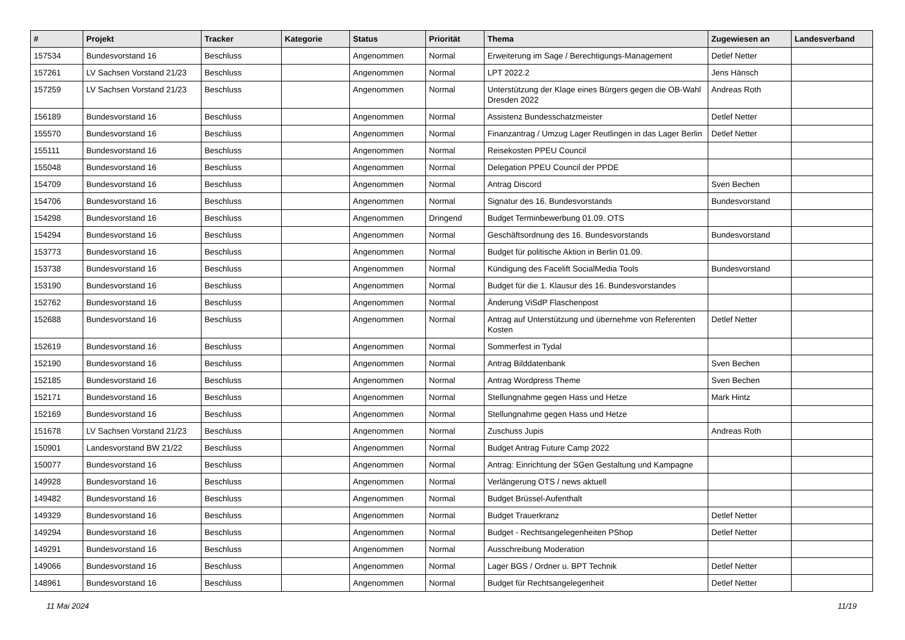| # | Projekt | Tracker | Kategorie | Status | Priorität | Thema | Zugewiesen an | Landesverband |
| --- | --- | --- | --- | --- | --- | --- | --- | --- |
| 157534 | Bundesvorstand 16 | Beschluss | | Angenommen | Normal | Erweiterung im Sage / Berechtigungs-Management | Detlef Netter | |
| 157261 | LV Sachsen Vorstand 21/23 | Beschluss | | Angenommen | Normal | LPT 2022.2 | Jens Hänsch | |
| 157259 | LV Sachsen Vorstand 21/23 | Beschluss | | Angenommen | Normal | Unterstützung der Klage eines Bürgers gegen die OB-Wahl Dresden 2022 | Andreas Roth | |
| 156189 | Bundesvorstand 16 | Beschluss | | Angenommen | Normal | Assistenz Bundesschatzmeister | Detlef Netter | |
| 155570 | Bundesvorstand 16 | Beschluss | | Angenommen | Normal | Finanzantrag / Umzug Lager Reutlingen in das Lager Berlin | Detlef Netter | |
| 155111 | Bundesvorstand 16 | Beschluss | | Angenommen | Normal | Reisekosten PPEU Council | | |
| 155048 | Bundesvorstand 16 | Beschluss | | Angenommen | Normal | Delegation PPEU Council der PPDE | | |
| 154709 | Bundesvorstand 16 | Beschluss | | Angenommen | Normal | Antrag Discord | Sven Bechen | |
| 154706 | Bundesvorstand 16 | Beschluss | | Angenommen | Normal | Signatur des 16. Bundesvorstands | Bundesvorstand | |
| 154298 | Bundesvorstand 16 | Beschluss | | Angenommen | Dringend | Budget Terminbewerbung 01.09. OTS | | |
| 154294 | Bundesvorstand 16 | Beschluss | | Angenommen | Normal | Geschäftsordnung des 16. Bundesvorstands | Bundesvorstand | |
| 153773 | Bundesvorstand 16 | Beschluss | | Angenommen | Normal | Budget für politische Aktion in Berlin 01.09. | | |
| 153738 | Bundesvorstand 16 | Beschluss | | Angenommen | Normal | Kündigung des Facelift SocialMedia Tools | Bundesvorstand | |
| 153190 | Bundesvorstand 16 | Beschluss | | Angenommen | Normal | Budget für die 1. Klausur des 16. Bundesvorstandes | | |
| 152762 | Bundesvorstand 16 | Beschluss | | Angenommen | Normal | Änderung ViSdP Flaschenpost | | |
| 152688 | Bundesvorstand 16 | Beschluss | | Angenommen | Normal | Antrag auf Unterstützung und übernehme von Referenten Kosten | Detlef Netter | |
| 152619 | Bundesvorstand 16 | Beschluss | | Angenommen | Normal | Sommerfest in Tydal | | |
| 152190 | Bundesvorstand 16 | Beschluss | | Angenommen | Normal | Antrag Bilddatenbank | Sven Bechen | |
| 152185 | Bundesvorstand 16 | Beschluss | | Angenommen | Normal | Antrag Wordpress Theme | Sven Bechen | |
| 152171 | Bundesvorstand 16 | Beschluss | | Angenommen | Normal | Stellungnahme gegen Hass und Hetze | Mark Hintz | |
| 152169 | Bundesvorstand 16 | Beschluss | | Angenommen | Normal | Stellungnahme gegen Hass und Hetze | | |
| 151678 | LV Sachsen Vorstand 21/23 | Beschluss | | Angenommen | Normal | Zuschuss Jupis | Andreas Roth | |
| 150901 | Landesvorstand BW 21/22 | Beschluss | | Angenommen | Normal | Budget Antrag Future Camp 2022 | | |
| 150077 | Bundesvorstand 16 | Beschluss | | Angenommen | Normal | Antrag: Einrichtung der SGen Gestaltung und Kampagne | | |
| 149928 | Bundesvorstand 16 | Beschluss | | Angenommen | Normal | Verlängerung OTS / news aktuell | | |
| 149482 | Bundesvorstand 16 | Beschluss | | Angenommen | Normal | Budget Brüssel-Aufenthalt | | |
| 149329 | Bundesvorstand 16 | Beschluss | | Angenommen | Normal | Budget Trauerkranz | Detlef Netter | |
| 149294 | Bundesvorstand 16 | Beschluss | | Angenommen | Normal | Budget - Rechtsangelegenheiten PShop | Detlef Netter | |
| 149291 | Bundesvorstand 16 | Beschluss | | Angenommen | Normal | Ausschreibung Moderation | | |
| 149066 | Bundesvorstand 16 | Beschluss | | Angenommen | Normal | Lager BGS / Ordner u. BPT Technik | Detlef Netter | |
| 148961 | Bundesvorstand 16 | Beschluss | | Angenommen | Normal | Budget für Rechtsangelegenheit | Detlef Netter | |
11 Mai 2024 11/19